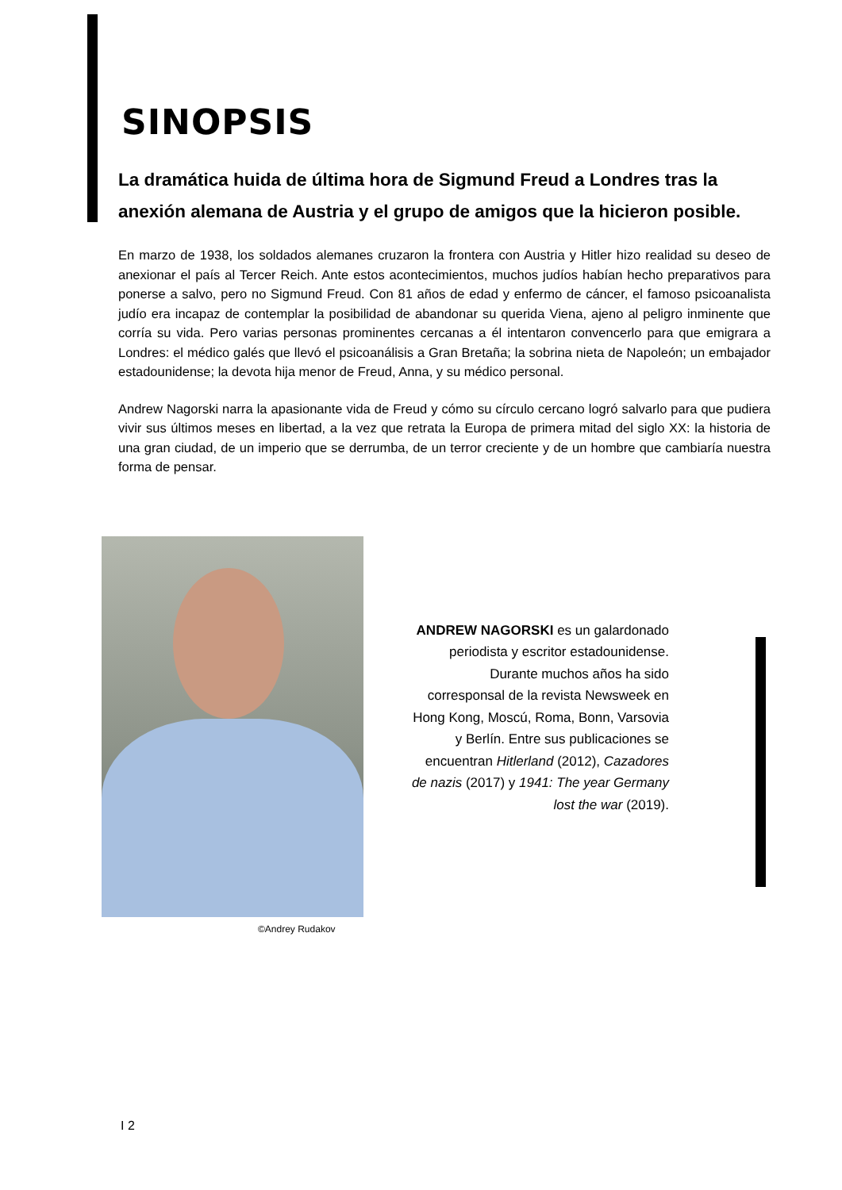SINOPSIS
La dramática huida de última hora de Sigmund Freud a Londres tras la anexión alemana de Austria y el grupo de amigos que la hicieron posible.
En marzo de 1938, los soldados alemanes cruzaron la frontera con Austria y Hitler hizo realidad su deseo de anexionar el país al Tercer Reich. Ante estos acontecimientos, muchos judíos habían hecho preparativos para ponerse a salvo, pero no Sigmund Freud. Con 81 años de edad y enfermo de cáncer, el famoso psicoanalista judío era incapaz de contemplar la posibilidad de abandonar su querida Viena, ajeno al peligro inminente que corría su vida. Pero varias personas prominentes cercanas a él intentaron convencerlo para que emigrara a Londres: el médico galés que llevó el psicoanálisis a Gran Bretaña; la sobrina nieta de Napoleón; un embajador estadounidense; la devota hija menor de Freud, Anna, y su médico personal.
Andrew Nagorski narra la apasionante vida de Freud y cómo su círculo cercano logró salvarlo para que pudiera vivir sus últimos meses en libertad, a la vez que retrata la Europa de primera mitad del siglo XX: la historia de una gran ciudad, de un imperio que se derrumba, de un terror creciente y de un hombre que cambiaría nuestra forma de pensar.
ANDREW NAGORSKI es un galardonado periodista y escritor estadounidense. Durante muchos años ha sido corresponsal de la revista Newsweek en Hong Kong, Moscú, Roma, Bonn, Varsovia y Berlín. Entre sus publicaciones se encuentran Hitlerland (2012), Cazadores de nazis (2017) y 1941: The year Germany lost the war (2019).
©Andrey Rudakov
I 2